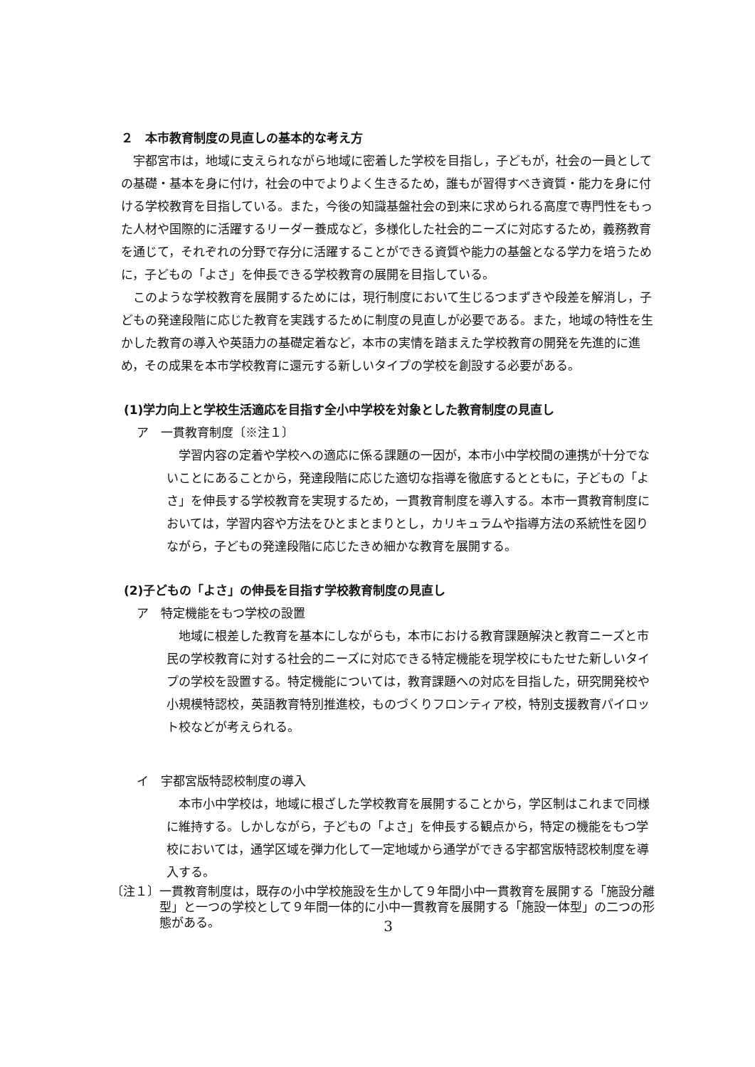２　本市教育制度の見直しの基本的な考え方
宇都宮市は，地域に支えられながら地域に密着した学校を目指し，子どもが，社会の一員としての基礎・基本を身に付け，社会の中でよりよく生きるため，誰もが習得すべき資質・能力を身に付ける学校教育を目指している。また，今後の知識基盤社会の到来に求められる高度で専門性をもった人材や国際的に活躍するリーダー養成など，多様化した社会的ニーズに対応するため，義務教育を通じて，それぞれの分野で存分に活躍することができる資質や能力の基盤となる学力を培うために，子どもの「よさ」を伸長できる学校教育の展開を目指している。
このような学校教育を展開するためには，現行制度において生じるつまずきや段差を解消し，子どもの発達段階に応じた教育を実践するために制度の見直しが必要である。また，地域の特性を生かした教育の導入や英語力の基礎定着など，本市の実情を踏まえた学校教育の開発を先進的に進め，その成果を本市学校教育に還元する新しいタイプの学校を創設する必要がある。
(1)学力向上と学校生活適応を目指す全小中学校を対象とした教育制度の見直し
ア　一貫教育制度〔※注１〕
学習内容の定着や学校への適応に係る課題の一因が，本市小中学校間の連携が十分でないことにあることから，発達段階に応じた適切な指導を徹底するとともに，子どもの「よさ」を伸長する学校教育を実現するため，一貫教育制度を導入する。本市一貫教育制度においては，学習内容や方法をひとまとまりとし，カリキュラムや指導方法の系統性を図りながら，子どもの発達段階に応じたきめ細かな教育を展開する。
(2)子どもの「よさ」の伸長を目指す学校教育制度の見直し
ア　特定機能をもつ学校の設置
地域に根差した教育を基本にしながらも，本市における教育課題解決と教育ニーズと市民の学校教育に対する社会的ニーズに対応できる特定機能を現学校にもたせた新しいタイプの学校を設置する。特定機能については，教育課題への対応を目指した，研究開発校や小規模特認校，英語教育特別推進校，ものづくりフロンティア校，特別支援教育パイロット校などが考えられる。
イ　宇都宮版特認校制度の導入
本市小中学校は，地域に根ざした学校教育を展開することから，学区制はこれまで同様に維持する。しかしながら，子どもの「よさ」を伸長する観点から，特定の機能をもつ学校においては，通学区域を弾力化して一定地域から通学ができる宇都宮版特認校制度を導入する。
〔注１〕一貫教育制度は，既存の小中学校施設を生かして９年間小中一貫教育を展開する「施設分離型」と一つの学校として９年間一体的に小中一貫教育を展開する「施設一体型」の二つの形態がある。
3